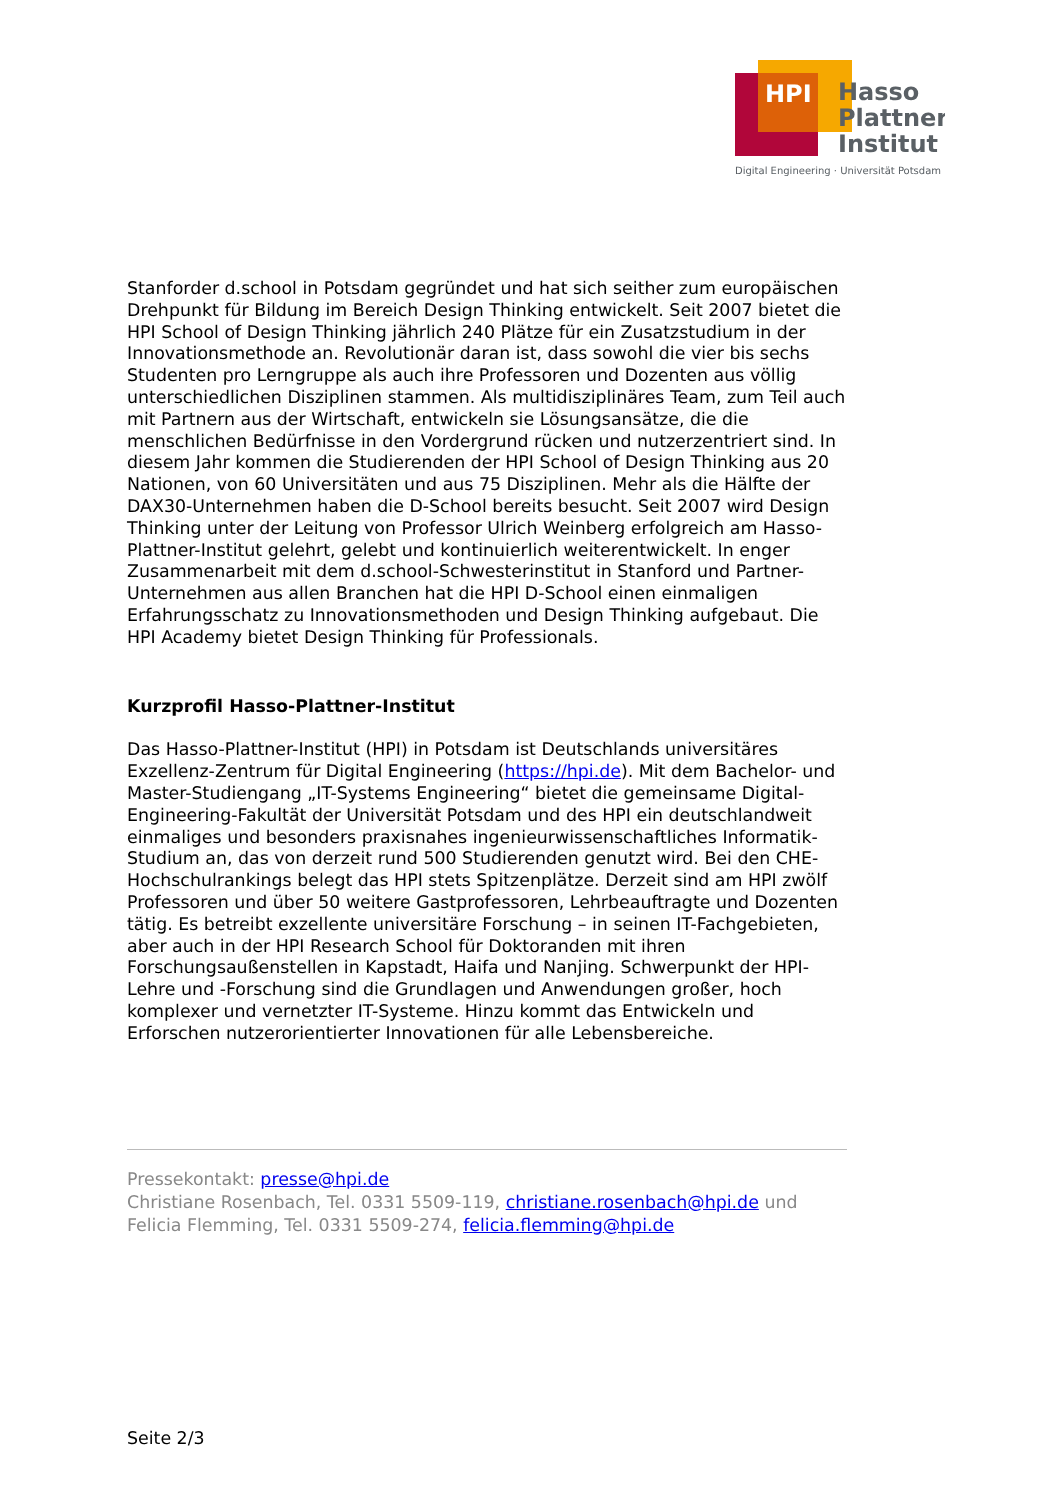HPI
Hasso
Plattner
Institut
Digital Engineering · Universität Potsdam
Stanforder d.school in Potsdam gegründet und hat sich seither zum europäischen Drehpunkt für Bildung im Bereich Design Thinking entwickelt. Seit 2007 bietet die HPI School of Design Thinking jährlich 240 Plätze für ein Zusatzstudium in der Innovationsmethode an. Revolutionär daran ist, dass sowohl die vier bis sechs Studenten pro Lerngruppe als auch ihre Professoren und Dozenten aus völlig unterschiedlichen Disziplinen stammen. Als multidisziplinäres Team, zum Teil auch mit Partnern aus der Wirtschaft, entwickeln sie Lösungsansätze, die die menschlichen Bedürfnisse in den Vordergrund rücken und nutzerzentriert sind. In diesem Jahr kommen die Studierenden der HPI School of Design Thinking aus 20 Nationen, von 60 Universitäten und aus 75 Disziplinen. Mehr als die Hälfte der DAX30-Unternehmen haben die D-School bereits besucht. Seit 2007 wird Design Thinking unter der Leitung von Professor Ulrich Weinberg erfolgreich am Hasso-Plattner-Institut gelehrt, gelebt und kontinuierlich weiterentwickelt. In enger Zusammenarbeit mit dem d.school-Schwesterinstitut in Stanford und Partner-Unternehmen aus allen Branchen hat die HPI D-School einen einmaligen Erfahrungsschatz zu Innovationsmethoden und Design Thinking aufgebaut. Die HPI Academy bietet Design Thinking für Professionals.
Kurzprofil Hasso-Plattner-Institut
Das Hasso-Plattner-Institut (HPI) in Potsdam ist Deutschlands universitäres Exzellenz-Zentrum für Digital Engineering (https://hpi.de). Mit dem Bachelor- und Master-Studiengang „IT-Systems Engineering“ bietet die gemeinsame Digital-Engineering-Fakultät der Universität Potsdam und des HPI ein deutschlandweit einmaliges und besonders praxisnahes ingenieurwissenschaftliches Informatik-Studium an, das von derzeit rund 500 Studierenden genutzt wird. Bei den CHE-Hochschulrankings belegt das HPI stets Spitzenplätze. Derzeit sind am HPI zwölf Professoren und über 50 weitere Gastprofessoren, Lehrbeauftragte und Dozenten tätig. Es betreibt exzellente universitäre Forschung – in seinen IT-Fachgebieten, aber auch in der HPI Research School für Doktoranden mit ihren Forschungsaußenstellen in Kapstadt, Haifa und Nanjing. Schwerpunkt der HPI-Lehre und -Forschung sind die Grundlagen und Anwendungen großer, hoch komplexer und vernetzter IT-Systeme. Hinzu kommt das Entwickeln und Erforschen nutzerorientierter Innovationen für alle Lebensbereiche.
Pressekontakt: presse@hpi.de
Christiane Rosenbach, Tel. 0331 5509-119, christiane.rosenbach@hpi.de und Felicia Flemming, Tel. 0331 5509-274, felicia.flemming@hpi.de
Seite 2/3